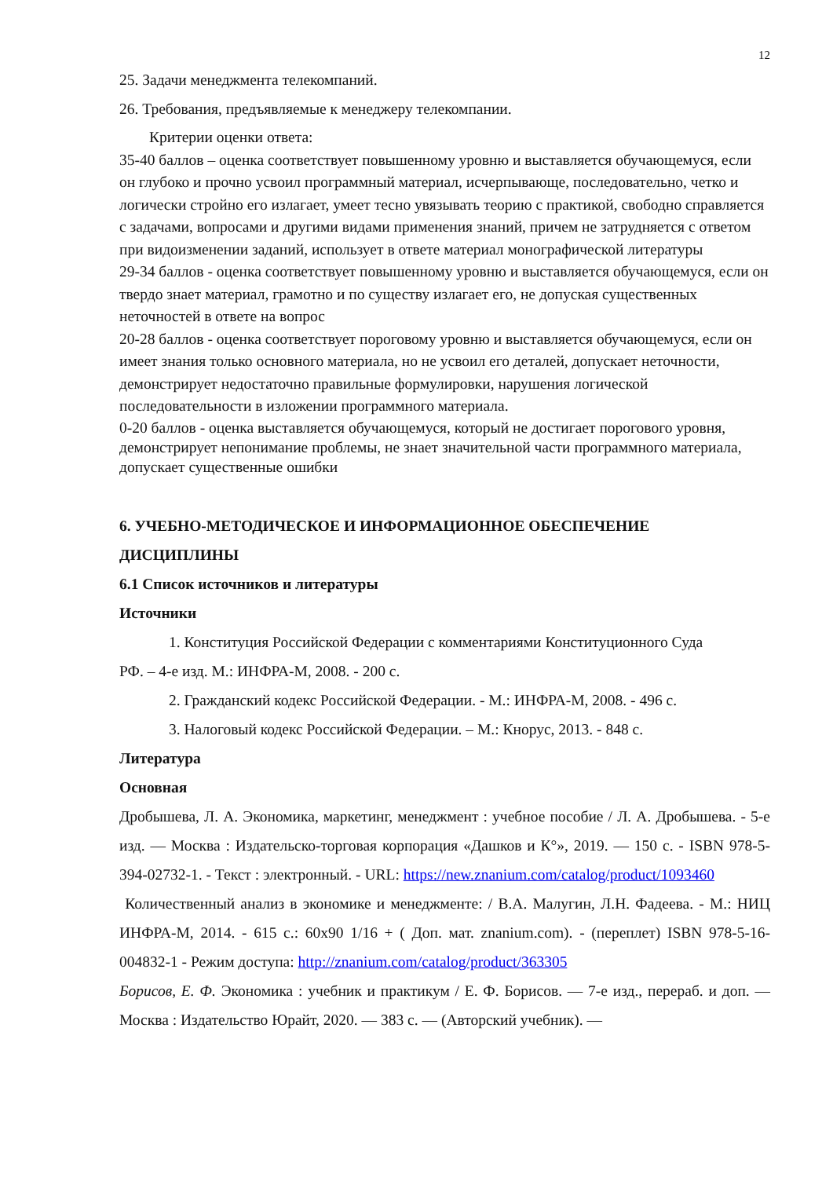12
25. Задачи менеджмента телекомпаний.
26. Требования, предъявляемые к менеджеру телекомпании.
Критерии оценки ответа:
35-40 баллов – оценка соответствует повышенному уровню и выставляется обучающемуся, если он глубоко и прочно усвоил программный материал, исчерпывающе, последовательно, четко и логически стройно его излагает, умеет тесно увязывать теорию с практикой, свободно справляется с задачами, вопросами и другими видами применения знаний, причем не затрудняется с ответом при видоизменении заданий, использует в ответе материал монографической литературы
29-34 баллов - оценка соответствует повышенному уровню и выставляется обучающемуся, если он твердо знает материал, грамотно и по существу излагает его, не допуская существенных неточностей в ответе на вопрос
20-28 баллов - оценка соответствует пороговому уровню и выставляется обучающемуся, если он имеет знания только основного материала, но не усвоил его деталей, допускает неточности, демонстрирует недостаточно правильные формулировки, нарушения логической последовательности в изложении программного материала.
0-20 баллов - оценка выставляется обучающемуся, который не достигает порогового уровня, демонстрирует непонимание проблемы, не знает значительной части программного материала, допускает существенные ошибки
6. УЧЕБНО-МЕТОДИЧЕСКОЕ И ИНФОРМАЦИОННОЕ ОБЕСПЕЧЕНИЕ ДИСЦИПЛИНЫ
6.1 Список источников и литературы
Источники
1. Конституция Российской Федерации с комментариями Конституционного Суда
РФ. – 4-е изд. М.: ИНФРА-М, 2008. - 200 с.
2. Гражданский кодекс Российской Федерации. - М.: ИНФРА-М, 2008. - 496 с.
3. Налоговый кодекс Российской Федерации. – М.: Кнорус, 2013. - 848 с.
Литература
Основная
Дробышева, Л. А. Экономика, маркетинг, менеджмент : учебное пособие / Л. А. Дробышева. - 5-е изд. — Москва : Издательско-торговая корпорация «Дашков и К°», 2019. — 150 с. - ISBN 978-5-394-02732-1. - Текст : электронный. - URL: https://new.znanium.com/catalog/product/1093460
Количественный анализ в экономике и менеджменте: / В.А. Малугин, Л.Н. Фадеева. - М.: НИЦ ИНФРА-М, 2014. - 615 с.: 60x90 1/16 + ( Доп. мат. znanium.com). - (переплет) ISBN 978-5-16-004832-1 - Режим доступа: http://znanium.com/catalog/product/363305
Борисов, Е. Ф. Экономика : учебник и практикум / Е. Ф. Борисов. — 7-е изд., перераб. и доп. — Москва : Издательство Юрайт, 2020. — 383 с. — (Авторский учебник). —